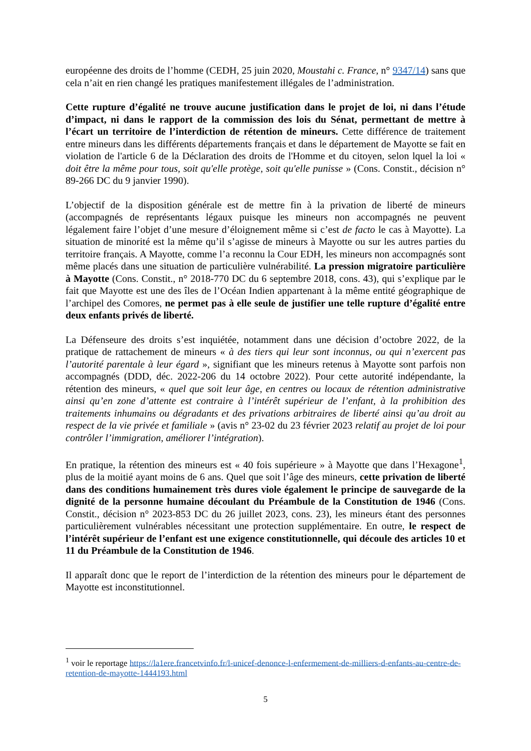européenne des droits de l’homme (CEDH, 25 juin 2020, Moustahi c. France, n° 9347/14) sans que cela n’ait en rien changé les pratiques manifestement illégales de l’administration.
Cette rupture d’égalité ne trouve aucune justification dans le projet de loi, ni dans l’étude d’impact, ni dans le rapport de la commission des lois du Sénat, permettant de mettre à l’écart un territoire de l’interdiction de rétention de mineurs. Cette différence de traitement entre mineurs dans les différents départements français et dans le département de Mayotte se fait en violation de l'article 6 de la Déclaration des droits de l'Homme et du citoyen, selon lquel la loi « doit être la même pour tous, soit qu'elle protège, soit qu'elle punisse » (Cons. Constit., décision n° 89-266 DC du 9 janvier 1990).
L’objectif de la disposition générale est de mettre fin à la privation de liberté de mineurs (accompagnés de représentants légaux puisque les mineurs non accompagnés ne peuvent légalement faire l’objet d’une mesure d’éloignement même si c’est de facto le cas à Mayotte). La situation de minorité est la même qu’il s’agisse de mineurs à Mayotte ou sur les autres parties du territoire français. A Mayotte, comme l’a reconnu la Cour EDH, les mineurs non accompagnés sont même placés dans une situation de particulière vulnérabilité. La pression migratoire particulière à Mayotte (Cons. Constit., n° 2018-770 DC du 6 septembre 2018, cons. 43), qui s’explique par le fait que Mayotte est une des îles de l’Océan Indien appartenant à la même entité géographique de l’archipel des Comores, ne permet pas à elle seule de justifier une telle rupture d’égalité entre deux enfants privés de liberté.
La Défenseure des droits s’est inquiétée, notamment dans une décision d’octobre 2022, de la pratique de rattachement de mineurs « à des tiers qui leur sont inconnus, ou qui n’exercent pas l’autorité parentale à leur égard », signifiant que les mineurs retenus à Mayotte sont parfois non accompagnés (DDD, déc. 2022-206 du 14 octobre 2022). Pour cette autorité indépendante, la rétention des mineurs, « quel que soit leur âge, en centres ou locaux de rétention administrative ainsi qu’en zone d’attente est contraire à l’intérêt supérieur de l’enfant, à la prohibition des traitements inhumains ou dégradants et des privations arbitraires de liberté ainsi qu’au droit au respect de la vie privée et familiale » (avis n° 23-02 du 23 février 2023 relatif au projet de loi pour contrôler l’immigration, améliorer l’intégration).
En pratique, la rétention des mineurs est « 40 fois supérieure » à Mayotte que dans l’Hexagone<sup>1</sup>, plus de la moitié ayant moins de 6 ans. Quel que soit l’âge des mineurs, cette privation de liberté dans des conditions humainement très dures viole également le principe de sauvegarde de la dignité de la personne humaine découlant du Préambule de la Constitution de 1946 (Cons. Constit., décision n° 2023-853 DC du 26 juillet 2023, cons. 23), les mineurs étant des personnes particulièrement vulnérables nécessitant une protection supplémentaire. En outre, le respect de l’intérêt supérieur de l’enfant est une exigence constitutionnelle, qui découle des articles 10 et 11 du Préambule de la Constitution de 1946.
Il apparaît donc que le report de l’interdiction de la rétention des mineurs pour le département de Mayotte est inconstitutionnel.
<sup>1</sup> voir le reportage https://la1ere.francetvinfo.fr/l-unicef-denonce-l-enfermement-de-milliers-d-enfants-au-centre-de-retention-de-mayotte-1444193.html
5